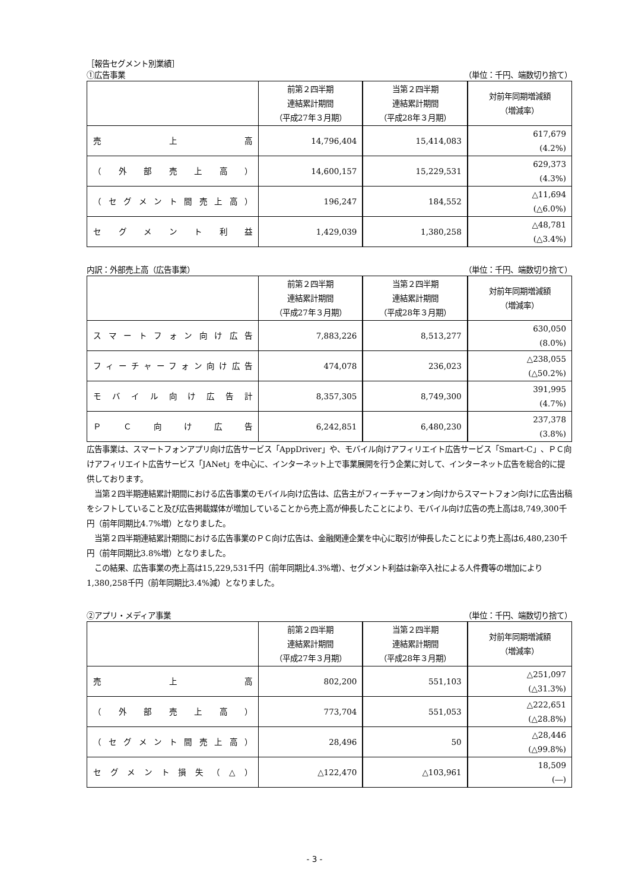［報告セグメント別業績］
①広告事業 （単位：千円、端数切り捨て）
| | 前第２四半期 連結累計期間 （平成27年３月期） | 当第２四半期 連結累計期間 （平成28年３月期） | 対前年同期増減額 （増減率） |
| --- | --- | --- | --- |
| 売 上 高 | 14,796,404 | 15,414,083 | 617,679 (4.2%) |
| （ 外 部 売 上 高 ） | 14,600,157 | 15,229,531 | 629,373 (4.3%) |
| （ セ グ メ ン ト 間 売 上 高 ） | 196,247 | 184,552 | △11,694 (△6.0%) |
| セ グ メ ン ト 利 益 | 1,429,039 | 1,380,258 | △48,781 (△3.4%) |
内訳：外部売上高（広告事業） （単位：千円、端数切り捨て）
| | 前第２四半期 連結累計期間 （平成27年３月期） | 当第２四半期 連結累計期間 （平成28年３月期） | 対前年同期増減額 （増減率） |
| --- | --- | --- | --- |
| スマートフォン向け広告 | 7,883,226 | 8,513,277 | 630,050 (8.0%) |
| フィーチャーフォン向け広告 | 474,078 | 236,023 | △238,055 (△50.2%) |
| モ バ イ ル 向 け 広 告 計 | 8,357,305 | 8,749,300 | 391,995 (4.7%) |
| Ｐ Ｃ 向 け 広 告 | 6,242,851 | 6,480,230 | 237,378 (3.8%) |
広告事業は、スマートフォンアプリ向け広告サービス「AppDriver」や、モバイル向けアフィリエイト広告サービス「Smart-C」、ＰＣ向けアフィリエイト広告サービス「JANet」を中心に、インターネット上で事業展開を行う企業に対して、インターネット広告を総合的に提供しております。
　当第２四半期連結累計期間における広告事業のモバイル向け広告は、広告主がフィーチャーフォン向けからスマートフォン向けに広告出稿をシフトしていること及び広告掲載媒体が増加していることから売上高が伸長したことにより、モバイル向け広告の売上高は8,749,300千円（前年同期比4.7%増）となりました。
　当第２四半期連結累計期間における広告事業のＰＣ向け広告は、金融関連企業を中心に取引が伸長したことにより売上高は6,480,230千円（前年同期比3.8%増）となりました。
　この結果、広告事業の売上高は15,229,531千円（前年同期比4.3%増）、セグメント利益は新卒入社による人件費等の増加により1,380,258千円（前年同期比3.4%減）となりました。
②アプリ・メディア事業 （単位：千円、端数切り捨て）
| | 前第２四半期 連結累計期間 （平成27年３月期） | 当第２四半期 連結累計期間 （平成28年３月期） | 対前年同期増減額 （増減率） |
| --- | --- | --- | --- |
| 売 上 高 | 802,200 | 551,103 | △251,097 (△31.3%) |
| （ 外 部 売 上 高 ） | 773,704 | 551,053 | △222,651 (△28.8%) |
| （ セ グ メ ン ト 間 売 上 高 ） | 28,496 | 50 | △28,446 (△99.8%) |
| セ グ メ ン ト 損 失 （ △ ） | △122,470 | △103,961 | 18,509 (―) |
- 3 -